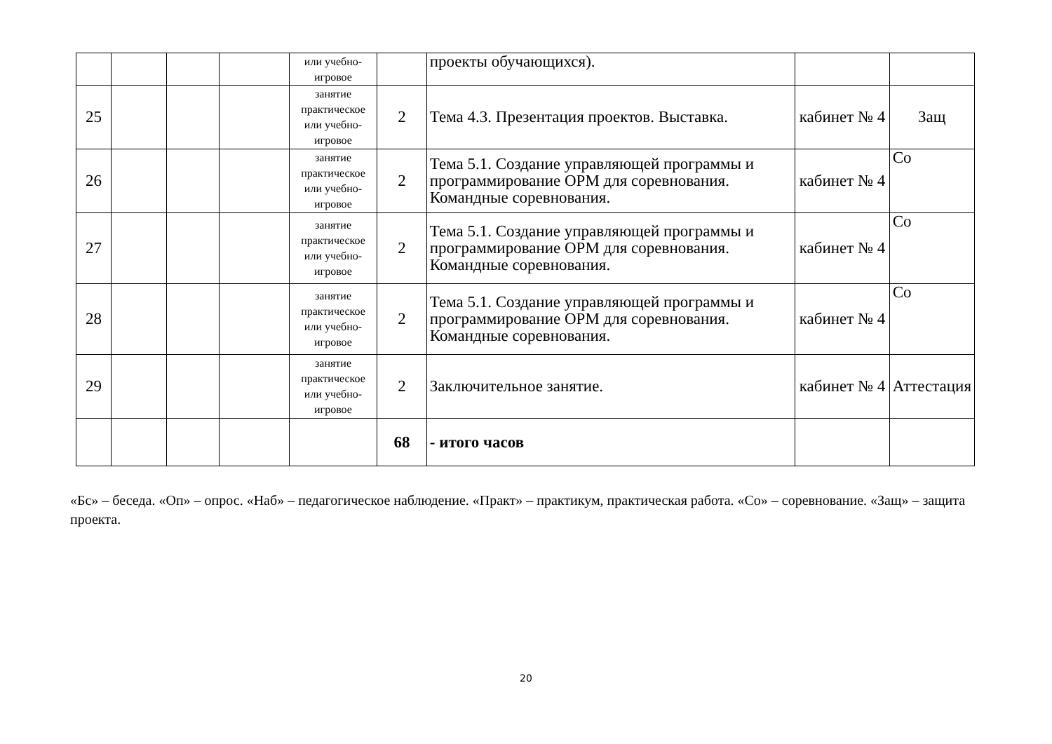| | | | | или учебно-игровое | | проекты обучающихся). | | |
| 25 | | | | занятие практическое или учебно-игровое | 2 | Тема 4.3. Презентация проектов. Выставка. | кабинет № 4 | Защ |
| 26 | | | | занятие практическое или учебно-игровое | 2 | Тема 5.1. Создание управляющей программы и программирование ОРМ для соревнования. Командные соревнования. | кабинет № 4 | Со |
| 27 | | | | занятие практическое или учебно-игровое | 2 | Тема 5.1. Создание управляющей программы и программирование ОРМ для соревнования. Командные соревнования. | кабинет № 4 | Со |
| 28 | | | | занятие практическое или учебно-игровое | 2 | Тема 5.1. Создание управляющей программы и программирование ОРМ для соревнования. Командные соревнования. | кабинет № 4 | Со |
| 29 | | | | занятие практическое или учебно-игровое | 2 | Заключительное занятие. | кабинет № 4 | Аттестация |
| | | | | | 68 | - итого часов | | |
«Бс» – беседа. «Оп» – опрос. «Наб» – педагогическое наблюдение. «Практ» – практикум, практическая работа. «Со» – соревнование. «Защ» – защита проекта.
20